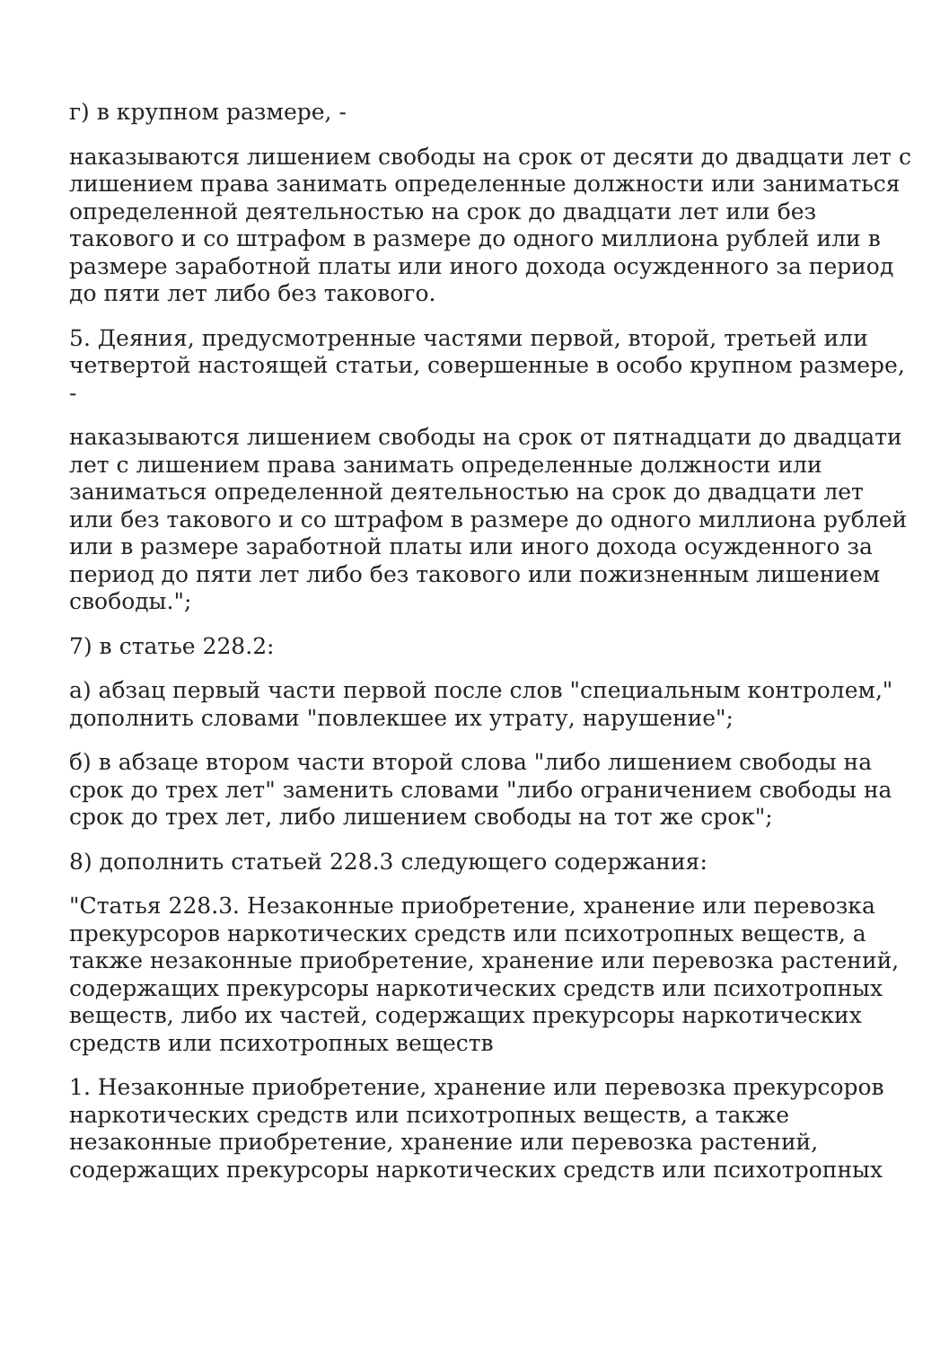г) в крупном размере, -
наказываются лишением свободы на срок от десяти до двадцати лет с лишением права занимать определенные должности или заниматься определенной деятельностью на срок до двадцати лет или без такового и со штрафом в размере до одного миллиона рублей или в размере заработной платы или иного дохода осужденного за период до пяти лет либо без такового.
5. Деяния, предусмотренные частями первой, второй, третьей или четвертой настоящей статьи, совершенные в особо крупном размере, -
наказываются лишением свободы на срок от пятнадцати до двадцати лет с лишением права занимать определенные должности или заниматься определенной деятельностью на срок до двадцати лет или без такового и со штрафом в размере до одного миллиона рублей или в размере заработной платы или иного дохода осужденного за период до пяти лет либо без такового или пожизненным лишением свободы.";
7) в статье 228.2:
а) абзац первый части первой после слов "специальным контролем," дополнить словами "повлекшее их утрату, нарушение";
б) в абзаце втором части второй слова "либо лишением свободы на срок до трех лет" заменить словами "либо ограничением свободы на срок до трех лет, либо лишением свободы на тот же срок";
8) дополнить статьей 228.3 следующего содержания:
"Статья 228.3. Незаконные приобретение, хранение или перевозка прекурсоров наркотических средств или психотропных веществ, а также незаконные приобретение, хранение или перевозка растений, содержащих прекурсоры наркотических средств или психотропных веществ, либо их частей, содержащих прекурсоры наркотических средств или психотропных веществ
1. Незаконные приобретение, хранение или перевозка прекурсоров наркотических средств или психотропных веществ, а также незаконные приобретение, хранение или перевозка растений, содержащих прекурсоры наркотических средств или психотропных